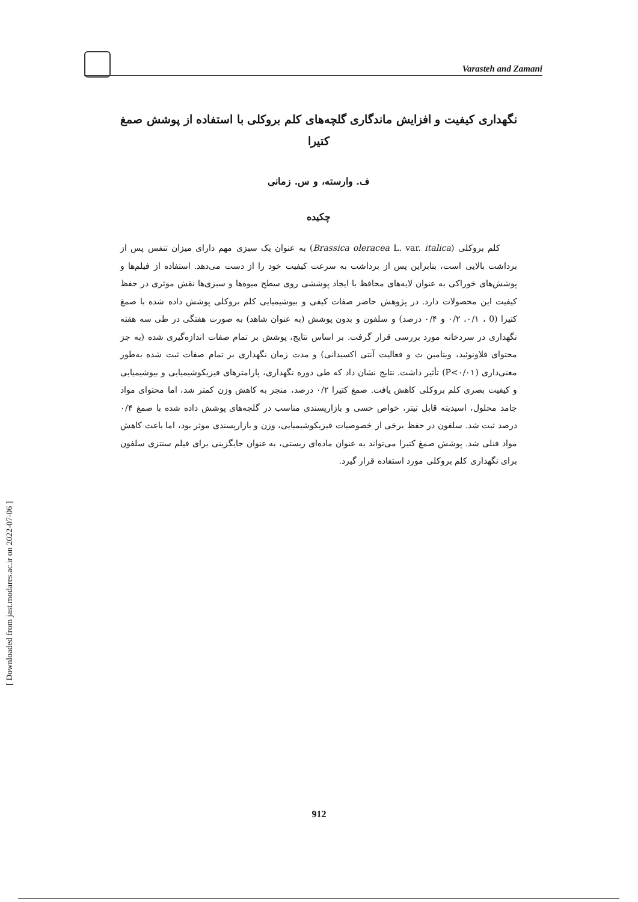Varasteh and Zamani
[ Downloaded from jast.modares.ac.ir on 2022-07-06 ]
نگهداری کیفیت و افزایش ماندگاری گلچه‌های کلم بروکلی با استفاده از پوشش صمغ کتیرا
ف. وارسته، و س. زمانی
چکیده
کلم بروکلی (Brassica oleracea L. var. italica) به عنوان یک سبزی مهم دارای میزان تنفس پس از برداشت بالایی است، بنابراین پس از برداشت به سرعت کیفیت خود را از دست می‌دهد. استفاده از فیلم‌ها و پوشش‌های خوراکی به عنوان لایه‌های محافظ با ایجاد پوششی روی سطح میوه‌ها و سبزی‌ها نقش موثری در حفظ کیفیت این محصولات دارد. در پژوهش حاضر صفات کیفی و بیوشیمیایی کلم بروکلی پوشش داده شده با صمغ کتیرا (0 ، ۰/۱، ۰/۲ و ۰/۴ درصد) و سلفون و بدون پوشش (به عنوان شاهد) به صورت هفتگی در طی سه هفته نگهداری در سردخانه مورد بررسی قرار گرفت. بر اساس نتایج، پوشش بر تمام صفات اندازه‌گیری شده (به جز محتوای فلاونوئید، ویتامین ث و فعالیت آنتی اکسیدانی) و مدت زمان نگهداری بر تمام صفات ثبت شده به‌طور معنی‌داری (P<۰/۰۱) تأثیر داشت. نتایج نشان داد که طی دوره نگهداری، پارامترهای فیزیکوشیمیایی و بیوشیمیایی و کیفیت بصری کلم بروکلی کاهش یافت. صمغ کتیرا ۰/۲ درصد، منجر به کاهش وزن کمتر شد، اما محتوای مواد جامد محلول، اسیدیته قابل تیتر، خواص حسی و بازارپسندی مناسب در گلچه‌های پوشش داده شده با صمغ ۰/۴ درصد ثبت شد. سلفون در حفظ برخی از خصوصیات فیزیکوشیمیایی، وزن و بازارپسندی موثر بود، اما باعث کاهش مواد فنلی شد. پوشش صمغ کتیرا می‌تواند به عنوان ماده‌ای زیستی، به عنوان جایگزینی برای فیلم سنتزی سلفون برای نگهداری کلم بروکلی مورد استفاده قرار گیرد.
912